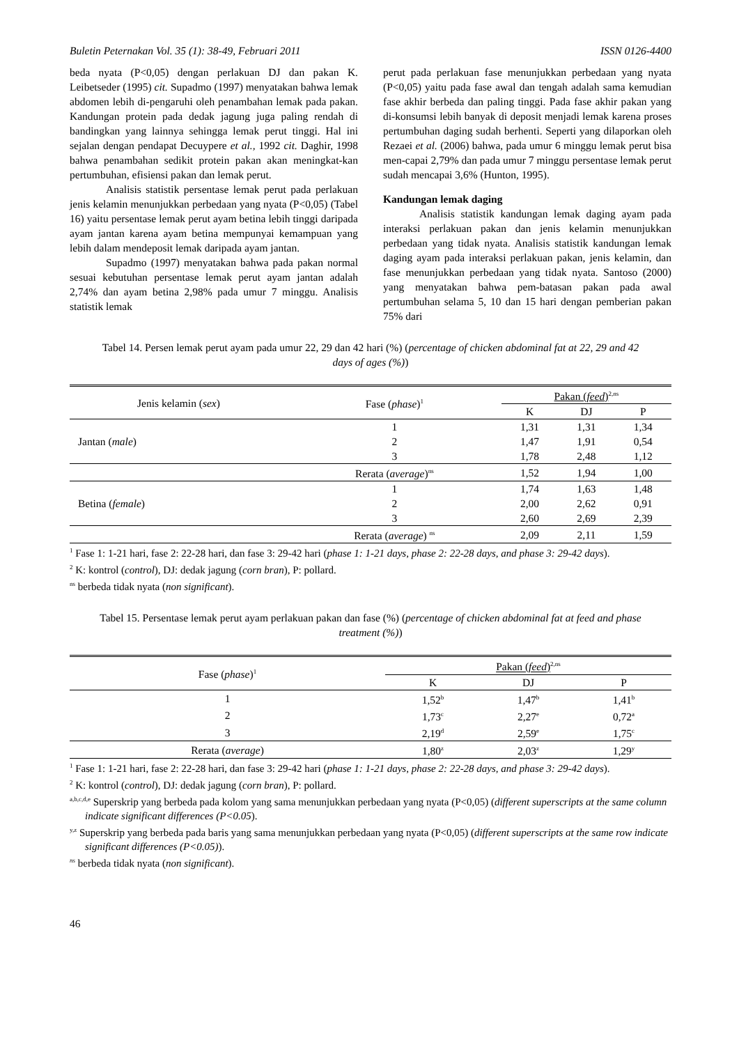Buletin Peternakan Vol. 35 (1): 38-49, Februari 2011 ISSN 0126-4400
beda nyata (P<0,05) dengan perlakuan DJ dan pakan K. Leibetseder (1995) cit. Supadmo (1997) menyatakan bahwa lemak abdomen lebih di-pengaruhi oleh penambahan lemak pada pakan. Kandungan protein pada dedak jagung juga paling rendah di bandingkan yang lainnya sehingga lemak perut tinggi. Hal ini sejalan dengan pendapat Decuypere et al., 1992 cit. Daghir, 1998 bahwa penambahan sedikit protein pakan akan meningkat-kan pertumbuhan, efisiensi pakan dan lemak perut.
Analisis statistik persentase lemak perut pada perlakuan jenis kelamin menunjukkan perbedaan yang nyata (P<0,05) (Tabel 16) yaitu persentase lemak perut ayam betina lebih tinggi daripada ayam jantan karena ayam betina mempunyai kemampuan yang lebih dalam mendeposit lemak daripada ayam jantan.
Supadmo (1997) menyatakan bahwa pada pakan normal sesuai kebutuhan persentase lemak perut ayam jantan adalah 2,74% dan ayam betina 2,98% pada umur 7 minggu. Analisis statistik lemak
perut pada perlakuan fase menunjukkan perbedaan yang nyata (P<0,05) yaitu pada fase awal dan tengah adalah sama kemudian fase akhir berbeda dan paling tinggi. Pada fase akhir pakan yang di-konsumsi lebih banyak di deposit menjadi lemak karena proses pertumbuhan daging sudah berhenti. Seperti yang dilaporkan oleh Rezaei et al. (2006) bahwa, pada umur 6 minggu lemak perut bisa men-capai 2,79% dan pada umur 7 minggu persentase lemak perut sudah mencapai 3,6% (Hunton, 1995).
Kandungan lemak daging
Analisis statistik kandungan lemak daging ayam pada interaksi perlakuan pakan dan jenis kelamin menunjukkan perbedaan yang tidak nyata. Analisis statistik kandungan lemak daging ayam pada interaksi perlakuan pakan, jenis kelamin, dan fase menunjukkan perbedaan yang tidak nyata. Santoso (2000) yang menyatakan bahwa pem-batasan pakan pada awal pertumbuhan selama 5, 10 dan 15 hari dengan pemberian pakan 75% dari
Tabel 14. Persen lemak perut ayam pada umur 22, 29 dan 42 hari (%) (percentage of chicken abdominal fat at 22, 29 and 42 days of ages (%))
| Jenis kelamin ( sex ) | Fase ( phase )<sup>1</sup> | Pakan ( feed )<sup>2,ns</sup> | | |
| --- | --- | --- | --- | --- |
| | | K | DJ | P |
| Jantan ( male ) | 1 | 1,31 | 1,31 | 1,34 |
| | 2 | 1,47 | 1,91 | 0,54 |
| | 3 | 1,78 | 2,48 | 1,12 |
| | Rerata ( average )<sup>ns</sup> | 1,52 | 1,94 | 1,00 |
| Betina ( female ) | 1 | 1,74 | 1,63 | 1,48 |
| | 2 | 2,00 | 2,62 | 0,91 |
| | 3 | 2,60 | 2,69 | 2,39 |
| | Rerata ( average ) <sup>ns</sup> | 2,09 | 2,11 | 1,59 |
<sup>1</sup> Fase 1: 1-21 hari, fase 2: 22-28 hari, dan fase 3: 29-42 hari (phase 1: 1-21 days, phase 2: 22-28 days, and phase 3: 29-42 days).
<sup>2</sup> K: kontrol (control), DJ: dedak jagung (corn bran), P: pollard.
<sup>ns</sup> berbeda tidak nyata (non significant).
Tabel 15. Persentase lemak perut ayam perlakuan pakan dan fase (%) (percentage of chicken abdominal fat at feed and phase treatment (%))
| Fase ( phase )<sup>1</sup> | Pakan ( feed )<sup>2,ns</sup> | | |
| --- | --- | --- | --- |
| | K | DJ | P |
| 1 | 1,52<sup>b</sup> | 1,47<sup>b</sup> | 1,41<sup>b</sup> |
| 2 | 1,73<sup>c</sup> | 2,27<sup>e</sup> | 0,72<sup>a</sup> |
| 3 | 2,19<sup>d</sup> | 2,59<sup>e</sup> | 1,75<sup>c</sup> |
| Rerata ( average ) | 1,80<sup>z</sup> | 2,03<sup>z</sup> | 1,29<sup>y</sup> |
<sup>1</sup> Fase 1: 1-21 hari, fase 2: 22-28 hari, dan fase 3: 29-42 hari (phase 1: 1-21 days, phase 2: 22-28 days, and phase 3: 29-42 days).
<sup>2</sup> K: kontrol (control), DJ: dedak jagung (corn bran), P: pollard.
<sup>a,b,c,d,e</sup> Superskrip yang berbeda pada kolom yang sama menunjukkan perbedaan yang nyata (P<0,05) (different superscripts at the same column indicate significant differences (P<0.05).
<sup>y,z</sup> Superskrip yang berbeda pada baris yang sama menunjukkan perbedaan yang nyata (P<0,05) (different superscripts at the same row indicate significant differences (P<0.05)).
<sup>ns</sup> berbeda tidak nyata (non significant).
46